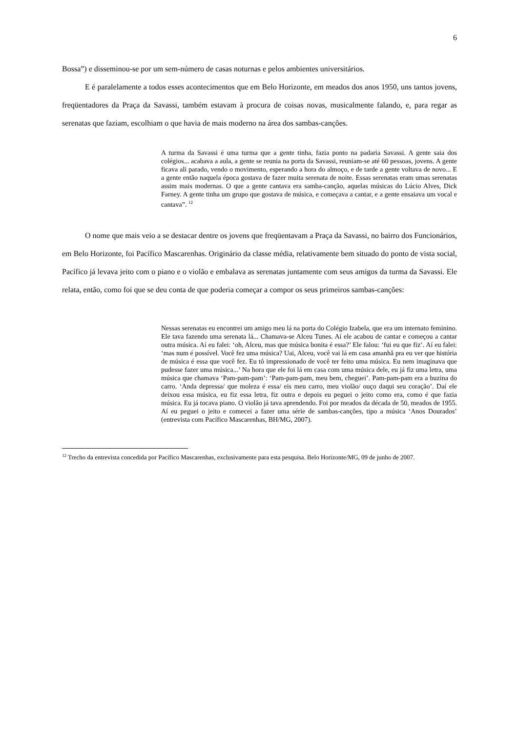6
Bossa”) e disseminou-se por um sem-número de casas noturnas e pelos ambientes universitários.
E é paralelamente a todos esses acontecimentos que em Belo Horizonte, em meados dos anos 1950, uns tantos jovens, freqüentadores da Praça da Savassi, também estavam à procura de coisas novas, musicalmente falando, e, para regar as serenatas que faziam, escolhiam o que havia de mais moderno na área dos sambas-canções.
A turma da Savassi é uma turma que a gente tinha, fazia ponto na padaria Savassi. A gente saia dos colégios... acabava a aula, a gente se reunia na porta da Savassi, reuniam-se até 60 pessoas, jovens. A gente ficava ali parado, vendo o movimento, esperando a hora do almoço, e de tarde a gente voltava de novo... E a gente então naquela época gostava de fazer muita serenata de noite. Essas serenatas eram umas serenatas assim mais modernas. O que a gente cantava era samba-canção, aquelas músicas do Lúcio Alves, Dick Farney. A gente tinha um grupo que gostava de música, e começava a cantar, e a gente ensaiava um vocal e cantava”. <sup>12</sup>
O nome que mais veio a se destacar dentre os jovens que freqüentavam a Praça da Savassi, no bairro dos Funcionários, em Belo Horizonte, foi Pacífico Mascarenhas. Originário da classe média, relativamente bem situado do ponto de vista social, Pacífico já levava jeito com o piano e o violão e embalava as serenatas juntamente com seus amigos da turma da Savassi. Ele relata, então, como foi que se deu conta de que poderia começar a compor os seus primeiros sambas-canções:
Nessas serenatas eu encontrei um amigo meu lá na porta do Colégio Izabela, que era um internato feminino. Ele tava fazendo uma serenata lá... Chamava-se Alceu Tunes. Aí ele acabou de cantar e começou a cantar outra música. Aí eu falei: ‘oh, Alceu, mas que música bonita é essa?’ Ele falou: ‘fui eu que fiz’. Aí eu falei: ‘mas num é possível. Você fez uma música? Uai, Alceu, você vai lá em casa amanhã pra eu ver que história de música é essa que você fez. Eu tô impressionado de você ter feito uma música. Eu nem imaginava que pudesse fazer uma música...’ Na hora que ele foi lá em casa com uma música dele, eu já fiz uma letra, uma música que chamava ‘Pam-pam-pam’: ‘Pam-pam-pam, meu bem, cheguei’. Pam-pam-pam era a buzina do carro. ‘Anda depressa/ que moleza é essa/ eis meu carro, meu violão/ ouço daqui seu coração’. Daí ele deixou essa música, eu fiz essa letra, fiz outra e depois eu peguei o jeito como era, como é que fazia música. Eu já tocava piano. O violão já tava aprendendo. Foi por meados da década de 50, meados de 1955. Aí eu peguei o jeito e comecei a fazer uma série de sambas-canções, tipo a música ‘Anos Dourados’ (entrevista com Pacífico Mascarenhas, BH/MG, 2007).
<sup>12</sup> Trecho da entrevista concedida por Pacífico Mascarenhas, exclusivamente para esta pesquisa. Belo Horizonte/MG, 09 de junho de 2007.